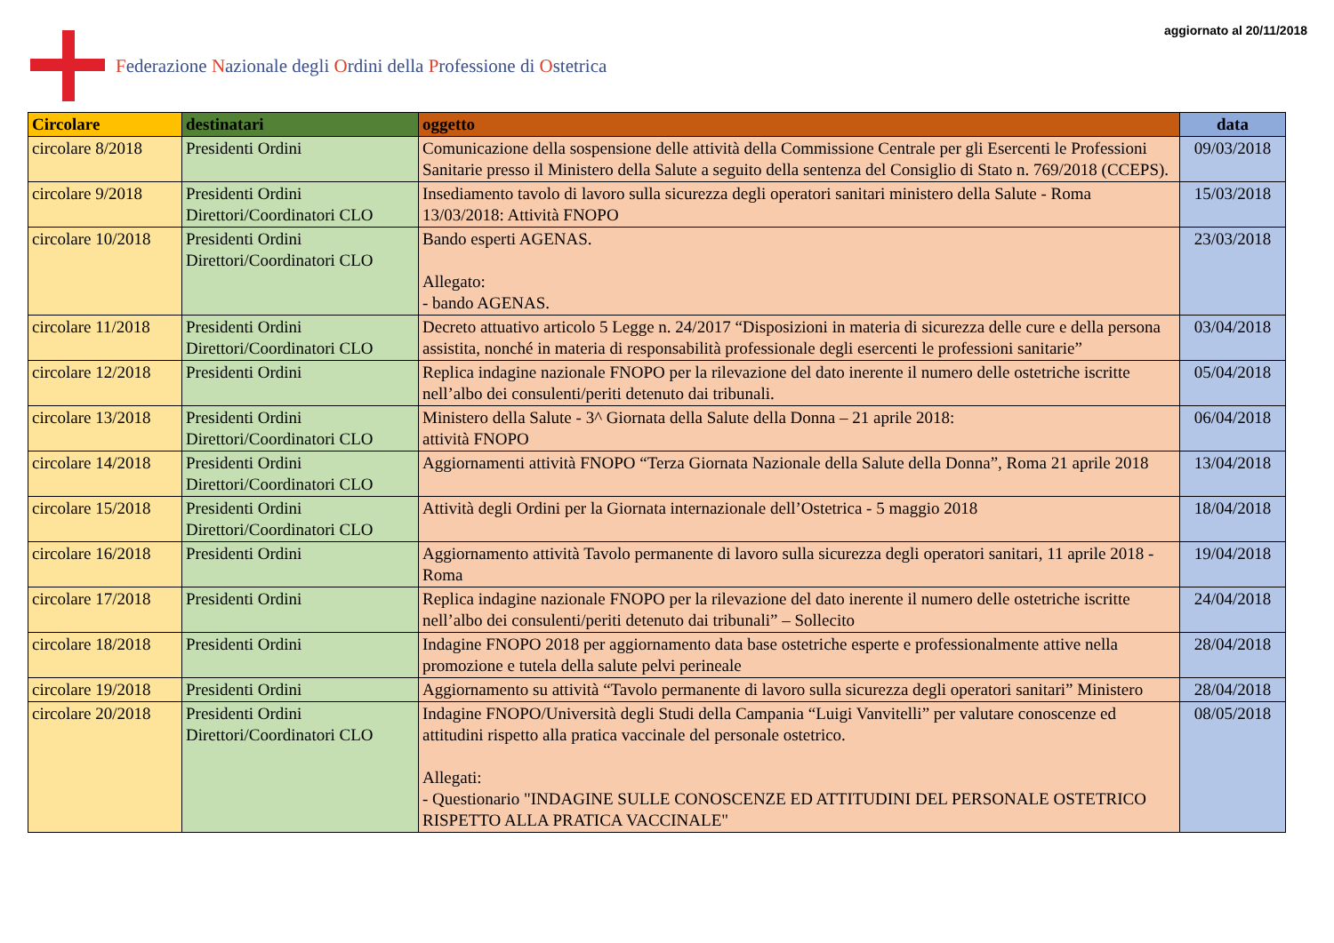Federazione Nazionale degli Ordini della Professione di Ostetrica
aggiornato al 20/11/2018
| Circolare | destinatari | oggetto | data |
| --- | --- | --- | --- |
| circolare 8/2018 | Presidenti Ordini | Comunicazione della sospensione delle attività della Commissione Centrale per gli Esercenti le Professioni Sanitarie presso il Ministero della Salute a seguito della sentenza del Consiglio di Stato n. 769/2018 (CCEPS). | 09/03/2018 |
| circolare 9/2018 | Presidenti Ordini Direttori/Coordinatori CLO | Insediamento tavolo di lavoro sulla sicurezza degli operatori sanitari ministero della Salute - Roma 13/03/2018: Attività FNOPO | 15/03/2018 |
| circolare 10/2018 | Presidenti Ordini Direttori/Coordinatori CLO | Bando esperti AGENAS. Allegato: - bando AGENAS. | 23/03/2018 |
| circolare 11/2018 | Presidenti Ordini Direttori/Coordinatori CLO | Decreto attuativo articolo 5 Legge n. 24/2017 “Disposizioni in materia di sicurezza delle cure e della persona assistita, nonché in materia di responsabilità professionale degli esercenti le professioni sanitarie” | 03/04/2018 |
| circolare 12/2018 | Presidenti Ordini | Replica indagine nazionale FNOPO per la rilevazione del dato inerente il numero delle ostetriche iscritte nell’albo dei consulenti/periti detenuto dai tribunali. | 05/04/2018 |
| circolare 13/2018 | Presidenti Ordini Direttori/Coordinatori CLO | Ministero della Salute - 3^ Giornata della Salute della Donna – 21 aprile 2018: attività FNOPO | 06/04/2018 |
| circolare 14/2018 | Presidenti Ordini Direttori/Coordinatori CLO | Aggiornamenti attività FNOPO “Terza Giornata Nazionale della Salute della Donna”, Roma 21 aprile 2018 | 13/04/2018 |
| circolare 15/2018 | Presidenti Ordini Direttori/Coordinatori CLO | Attività degli Ordini per la Giornata internazionale dell’Ostetrica - 5 maggio 2018 | 18/04/2018 |
| circolare 16/2018 | Presidenti Ordini | Aggiornamento attività Tavolo permanente di lavoro sulla sicurezza degli operatori sanitari, 11 aprile 2018 - Roma | 19/04/2018 |
| circolare 17/2018 | Presidenti Ordini | Replica indagine nazionale FNOPO per la rilevazione del dato inerente il numero delle ostetriche iscritte nell’albo dei consulenti/periti detenuto dai tribunali” – Sollecito | 24/04/2018 |
| circolare 18/2018 | Presidenti Ordini | Indagine FNOPO 2018 per aggiornamento data base ostetriche esperte e professionalmente attive nella promozione e tutela della salute pelvi perineale | 28/04/2018 |
| circolare 19/2018 | Presidenti Ordini | Aggiornamento su attività “Tavolo permanente di lavoro sulla sicurezza degli operatori sanitari” Ministero | 28/04/2018 |
| circolare 20/2018 | Presidenti Ordini Direttori/Coordinatori CLO | Indagine FNOPO/Università degli Studi della Campania “Luigi Vanvitelli” per valutare conoscenze ed attitudini rispetto alla pratica vaccinale del personale ostetrico. Allegati: - Questionario "INDAGINE SULLE CONOSCENZE ED ATTITUDINI DEL PERSONALE OSTETRICO RISPETTO ALLA PRATICA VACCINALE" | 08/05/2018 |